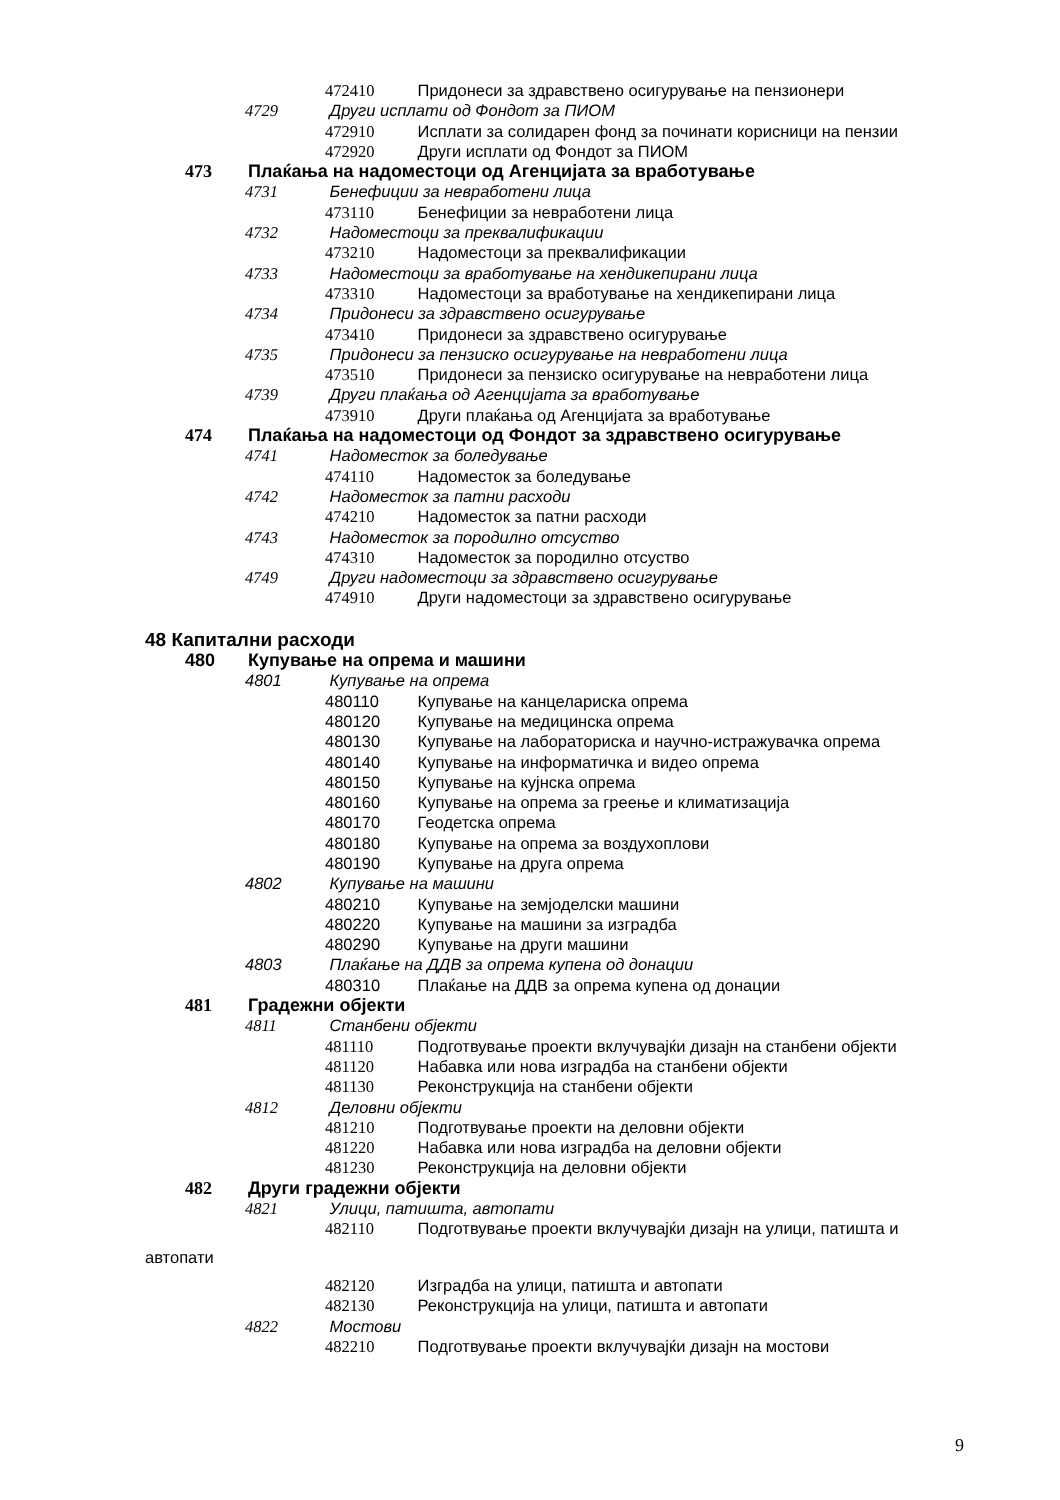472410 Придонеси за здравствено осигурување на пензионери
4729 Други исплати од Фондот за ПИОМ
472910 Исплати за солидарен фонд за починати корисници на пензии
472920 Други исплати од Фондот за ПИОМ
473 Плаќања на надоместоци од Агенцијата за вработување
4731 Бенефиции за невработени лица
473110 Бенефиции за невработени лица
4732 Надоместоци за преквалификации
473210 Надоместоци за преквалификации
4733 Надоместоци за вработување на хендикепирани лица
473310 Надоместоци за вработување на хендикепирани лица
4734 Придонеси за здравствено осигурување
473410 Придонеси за здравствено осигурување
4735 Придонеси за пензиско осигурување на невработени лица
473510 Придонеси за пензиско осигурување на невработени лица
4739 Други плаќања од Агенцијата за вработување
473910 Други плаќања од Агенцијата за вработување
474 Плаќања на надоместоци од Фондот за здравствено осигурување
4741 Надоместок за боледување
474110 Надоместок за боледување
4742 Надоместок за патни расходи
474210 Надоместок за патни расходи
4743 Надоместок за породилно отсуство
474310 Надоместок за породилно отсуство
4749 Други надоместоци за здравствено осигурување
474910 Други надоместоци за здравствено осигурување
48 Капитални расходи
480 Купување на опрема и машини
4801 Купување на опрема
480110 Купување на канцелариска опрема
480120 Купување на медицинска опрема
480130 Купување на лабораториска и научно-истражувачка опрема
480140 Купување на информатичка и видео опрема
480150 Купување на кујнска опрема
480160 Купување на опрема за греење и климатизација
480170 Геодетска опрема
480180 Купување на опрема за воздухоплови
480190 Купување на друга опрема
4802 Купување на машини
480210 Купување на земјоделски машини
480220 Купување на машини за изградба
480290 Купување на други машини
4803 Плаќање на ДДВ за опрема купена од донации
480310 Плаќање на ДДВ за опрема купена од донации
481 Градежни објекти
4811 Станбени објекти
481110 Подготвување проекти вклучувајќи дизајн на станбени објекти
481120 Набавка или нова изградба на станбени објекти
481130 Реконструкција на станбени објекти
4812 Деловни објекти
481210 Подготвување проекти на деловни објекти
481220 Набавка или нова изградба на деловни објекти
481230 Реконструкција на деловни објекти
482 Други градежни објекти
4821 Улици, патишта, автопати
482110 Подготвување проекти вклучувајќи дизајн на улици, патишта и
автопати
482120 Изградба на улици, патишта и автопати
482130 Реконструкција на улици, патишта и автопати
4822 Мостови
482210 Подготвување проекти вклучувајќи дизајн на мостови
9